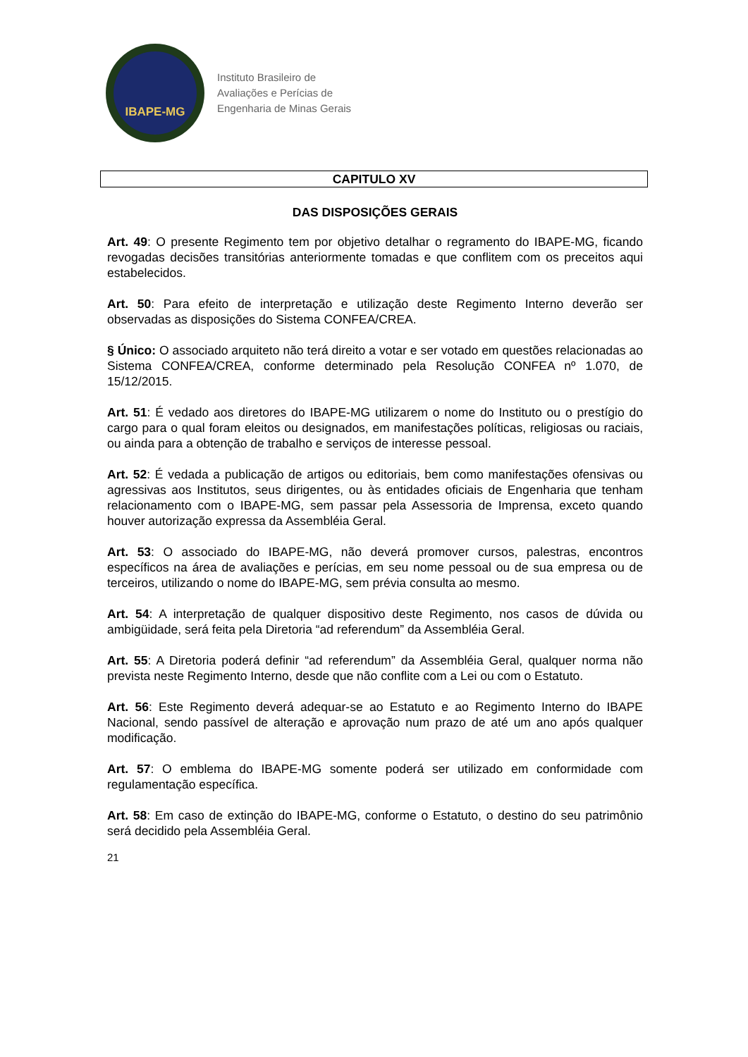IBAPE-MG
Instituto Brasileiro de
Avaliações e Perícias de
Engenharia de Minas Gerais
CAPITULO XV
DAS DISPOSIÇÕES GERAIS
Art. 49: O presente Regimento tem por objetivo detalhar o regramento do IBAPE-MG, ficando revogadas decisões transitórias anteriormente tomadas e que conflitem com os preceitos aqui estabelecidos.
Art. 50: Para efeito de interpretação e utilização deste Regimento Interno deverão ser observadas as disposições do Sistema CONFEA/CREA.
§ Único: O associado arquiteto não terá direito a votar e ser votado em questões relacionadas ao Sistema CONFEA/CREA, conforme determinado pela Resolução CONFEA nº 1.070, de 15/12/2015.
Art. 51: É vedado aos diretores do IBAPE-MG utilizarem o nome do Instituto ou o prestígio do cargo para o qual foram eleitos ou designados, em manifestações políticas, religiosas ou raciais, ou ainda para a obtenção de trabalho e serviços de interesse pessoal.
Art. 52: É vedada a publicação de artigos ou editoriais, bem como manifestações ofensivas ou agressivas aos Institutos, seus dirigentes, ou às entidades oficiais de Engenharia que tenham relacionamento com o IBAPE-MG, sem passar pela Assessoria de Imprensa, exceto quando houver autorização expressa da Assembléia Geral.
Art. 53: O associado do IBAPE-MG, não deverá promover cursos, palestras, encontros específicos na área de avaliações e perícias, em seu nome pessoal ou de sua empresa ou de terceiros, utilizando o nome do IBAPE-MG, sem prévia consulta ao mesmo.
Art. 54: A interpretação de qualquer dispositivo deste Regimento, nos casos de dúvida ou ambigüidade, será feita pela Diretoria “ad referendum” da Assembléia Geral.
Art. 55: A Diretoria poderá definir “ad referendum” da Assembléia Geral, qualquer norma não prevista neste Regimento Interno, desde que não conflite com a Lei ou com o Estatuto.
Art. 56: Este Regimento deverá adequar-se ao Estatuto e ao Regimento Interno do IBAPE Nacional, sendo passível de alteração e aprovação num prazo de até um ano após qualquer modificação.
Art. 57: O emblema do IBAPE-MG somente poderá ser utilizado em conformidade com regulamentação específica.
Art. 58: Em caso de extinção do IBAPE-MG, conforme o Estatuto, o destino do seu patrimônio será decidido pela Assembléia Geral.
21